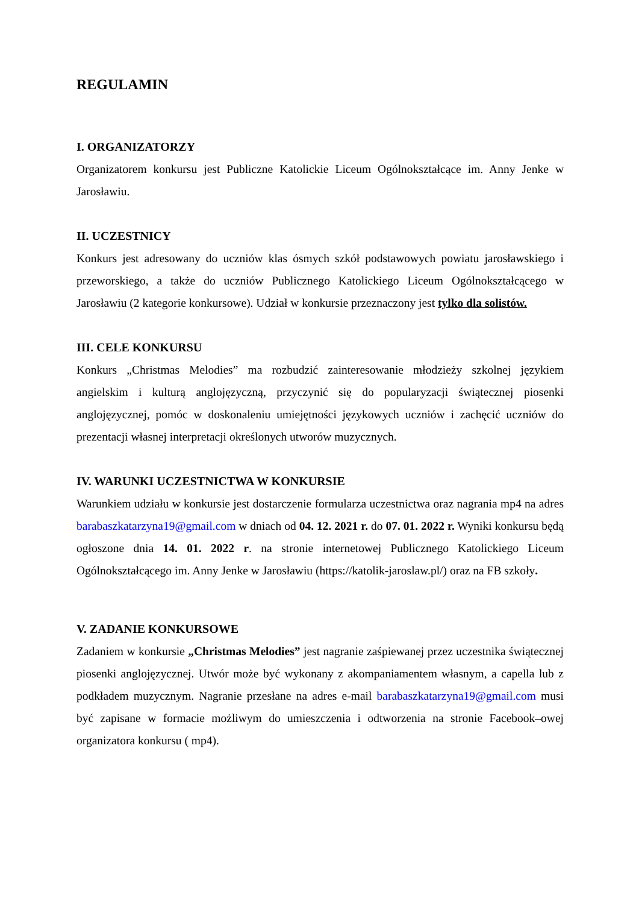REGULAMIN
I. ORGANIZATORZY
Organizatorem konkursu jest Publiczne Katolickie Liceum Ogólnokształcące im. Anny Jenke w Jarosławiu.
II. UCZESTNICY
Konkurs jest adresowany do uczniów klas ósmych szkół podstawowych powiatu jarosławskiego i przeworskiego, a także do uczniów Publicznego Katolickiego Liceum Ogólnokształcącego w Jarosławiu (2 kategorie konkursowe). Udział w konkursie przeznaczony jest tylko dla solistów.
III. CELE KONKURSU
Konkurs „Christmas Melodies” ma rozbudzić zainteresowanie młodzieży szkolnej językiem angielskim i kulturą anglojęzyczną, przyczynić się do popularyzacji świątecznej piosenki anglojęzycznej, pomóc w doskonaleniu umiejętności językowych uczniów i zachęcić uczniów do prezentacji własnej interpretacji określonych utworów muzycznych.
IV. WARUNKI UCZESTNICTWA W KONKURSIE
Warunkiem udziału w konkursie jest dostarczenie formularza uczestnictwa oraz nagrania mp4 na adres barabaszkatarzyna19@gmail.com w dniach od 04. 12. 2021 r. do 07. 01. 2022 r. Wyniki konkursu będą ogłoszone dnia 14. 01. 2022 r. na stronie internetowej Publicznego Katolickiego Liceum Ogólnokształcącego im. Anny Jenke w Jarosławiu (https://katolik-jaroslaw.pl/) oraz na FB szkoły.
V. ZADANIE KONKURSOWE
Zadaniem w konkursie „Christmas Melodies” jest nagranie zaśpiewanej przez uczestnika świątecznej piosenki anglojęzycznej. Utwór może być wykonany z akompaniamentem własnym, a capella lub z podkładem muzycznym. Nagranie przesłane na adres e-mail barabaszkatarzyna19@gmail.com musi być zapisane w formacie możliwym do umieszczenia i odtworzenia na stronie Facebook–owej organizatora konkursu ( mp4).